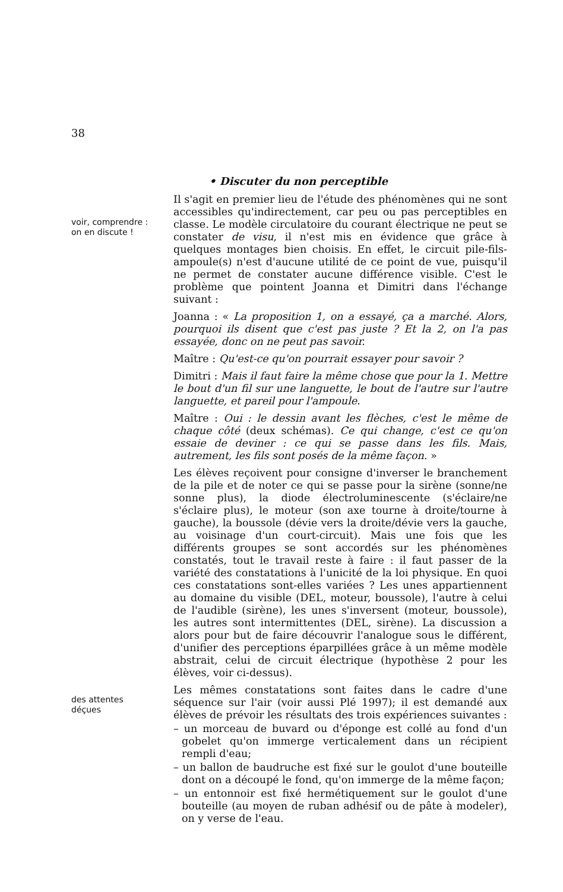38
• Discuter du non perceptible
voir, comprendre :
on en discute !
Il s'agit en premier lieu de l'étude des phénomènes qui ne sont accessibles qu'indirectement, car peu ou pas perceptibles en classe. Le modèle circulatoire du courant électrique ne peut se constater de visu, il n'est mis en évidence que grâce à quelques montages bien choisis. En effet, le circuit pile-fils-ampoule(s) n'est d'aucune utilité de ce point de vue, puisqu'il ne permet de constater aucune différence visible. C'est le problème que pointent Joanna et Dimitri dans l'échange suivant :
Joanna : « La proposition 1, on a essayé, ça a marché. Alors, pourquoi ils disent que c'est pas juste ? Et la 2, on l'a pas essayée, donc on ne peut pas savoir.
Maître : Qu'est-ce qu'on pourrait essayer pour savoir ?
Dimitri : Mais il faut faire la même chose que pour la 1. Mettre le bout d'un fil sur une languette, le bout de l'autre sur l'autre languette, et pareil pour l'ampoule.
Maître : Oui : le dessin avant les flèches, c'est le même de chaque côté (deux schémas). Ce qui change, c'est ce qu'on essaie de deviner : ce qui se passe dans les fils. Mais, autrement, les fils sont posés de la même façon. »
Les élèves reçoivent pour consigne d'inverser le branchement de la pile et de noter ce qui se passe pour la sirène (sonne/ne sonne plus), la diode électroluminescente (s'éclaire/ne s'éclaire plus), le moteur (son axe tourne à droite/tourne à gauche), la boussole (dévie vers la droite/dévie vers la gauche, au voisinage d'un court-circuit). Mais une fois que les différents groupes se sont accordés sur les phénomènes constatés, tout le travail reste à faire : il faut passer de la variété des constatations à l'unicité de la loi physique. En quoi ces constatations sont-elles variées ? Les unes appartiennent au domaine du visible (DEL, moteur, boussole), l'autre à celui de l'audible (sirène), les unes s'inversent (moteur, boussole), les autres sont intermittentes (DEL, sirène). La discussion a alors pour but de faire découvrir l'analogue sous le différent, d'unifier des perceptions éparpillées grâce à un même modèle abstrait, celui de circuit électrique (hypothèse 2 pour les élèves, voir ci-dessus).
des attentes
déçues
Les mêmes constatations sont faites dans le cadre d'une séquence sur l'air (voir aussi Plé 1997); il est demandé aux élèves de prévoir les résultats des trois expériences suivantes :
– un morceau de buvard ou d'éponge est collé au fond d'un gobelet qu'on immerge verticalement dans un récipient rempli d'eau;
– un ballon de baudruche est fixé sur le goulot d'une bouteille dont on a découpé le fond, qu'on immerge de la même façon;
– un entonnoir est fixé hermétiquement sur le goulot d'une bouteille (au moyen de ruban adhésif ou de pâte à modeler), on y verse de l'eau.